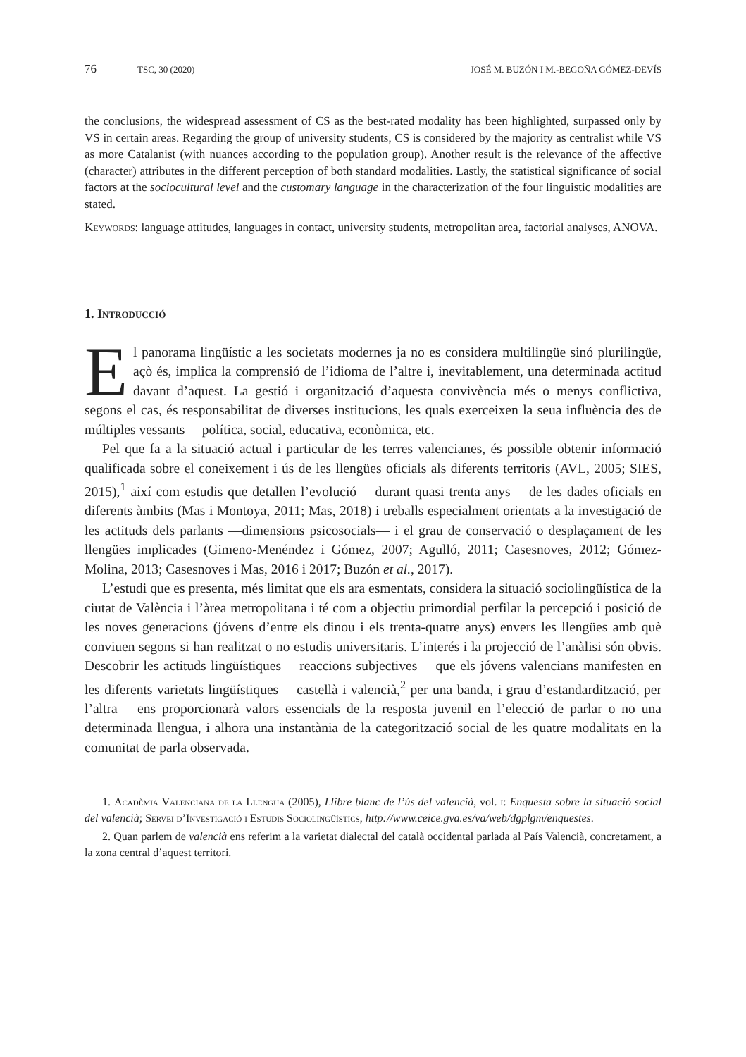76 TSC, 30 (2020) JOSÉ M. BUZÓN I M.-BEGOÑA GÓMEZ-DEVÍS
the conclusions, the widespread assessment of CS as the best-rated modality has been highlighted, surpassed only by VS in certain areas. Regarding the group of university students, CS is considered by the majority as centralist while VS as more Catalanist (with nuances according to the population group). Another result is the relevance of the affective (character) attributes in the different perception of both standard modalities. Lastly, the statistical significance of social factors at the sociocultural level and the customary language in the characterization of the four linguistic modalities are stated.
Keywords: language attitudes, languages in contact, university students, metropolitan area, factorial analyses, ANOVA.
1. Introducció
El panorama lingüístic a les societats modernes ja no es considera multilingüe sinó plurilingüe, açò és, implica la comprensió de l’idioma de l’altre i, inevitablement, una determinada actitud davant d’aquest. La gestió i organització d’aquesta convivència més o menys conflictiva, segons el cas, és responsabilitat de diverses institucions, les quals exerceixen la seua influència des de múltiples vessants —política, social, educativa, econòmica, etc.
Pel que fa a la situació actual i particular de les terres valencianes, és possible obtenir informació qualificada sobre el coneixement i ús de les llengües oficials als diferents territoris (AVL, 2005; SIES, 2015),<sup>1</sup> així com estudis que detallen l’evolució —durant quasi trenta anys— de les dades oficials en diferents àmbits (Mas i Montoya, 2011; Mas, 2018) i treballs especialment orientats a la investigació de les actituds dels parlants —dimensions psicosocials— i el grau de conservació o desplaçament de les llengües implicades (Gimeno-Menéndez i Gómez, 2007; Agulló, 2011; Casesnoves, 2012; Gómez-Molina, 2013; Casesnoves i Mas, 2016 i 2017; Buzón et al., 2017).
L’estudi que es presenta, més limitat que els ara esmentats, considera la situació sociolingüística de la ciutat de València i l’àrea metropolitana i té com a objectiu primordial perfilar la percepció i posició de les noves generacions (jóvens d’entre els dinou i els trenta-quatre anys) envers les llengües amb què conviuen segons si han realitzat o no estudis universitaris. L’interés i la projecció de l’anàlisi són obvis. Descobrir les actituds lingüístiques —reaccions subjectives— que els jóvens valencians manifesten en les diferents varietats lingüístiques —castellà i valencià,<sup>2</sup> per una banda, i grau d’estandardització, per l’altra— ens proporcionarà valors essencials de la resposta juvenil en l’elecció de parlar o no una determinada llengua, i alhora una instantània de la categorització social de les quatre modalitats en la comunitat de parla observada.
1. Acadèmia Valenciana de la Llengua (2005), Llibre blanc de l’ús del valencià, vol. i: Enquesta sobre la situació social del valencià; Servei d’Investigació i Estudis Sociolingüístics, http://www.ceice.gva.es/va/web/dgplgm/enquestes.
2. Quan parlem de valencià ens referim a la varietat dialectal del català occidental parlada al País Valencià, concretament, a la zona central d’aquest territori.